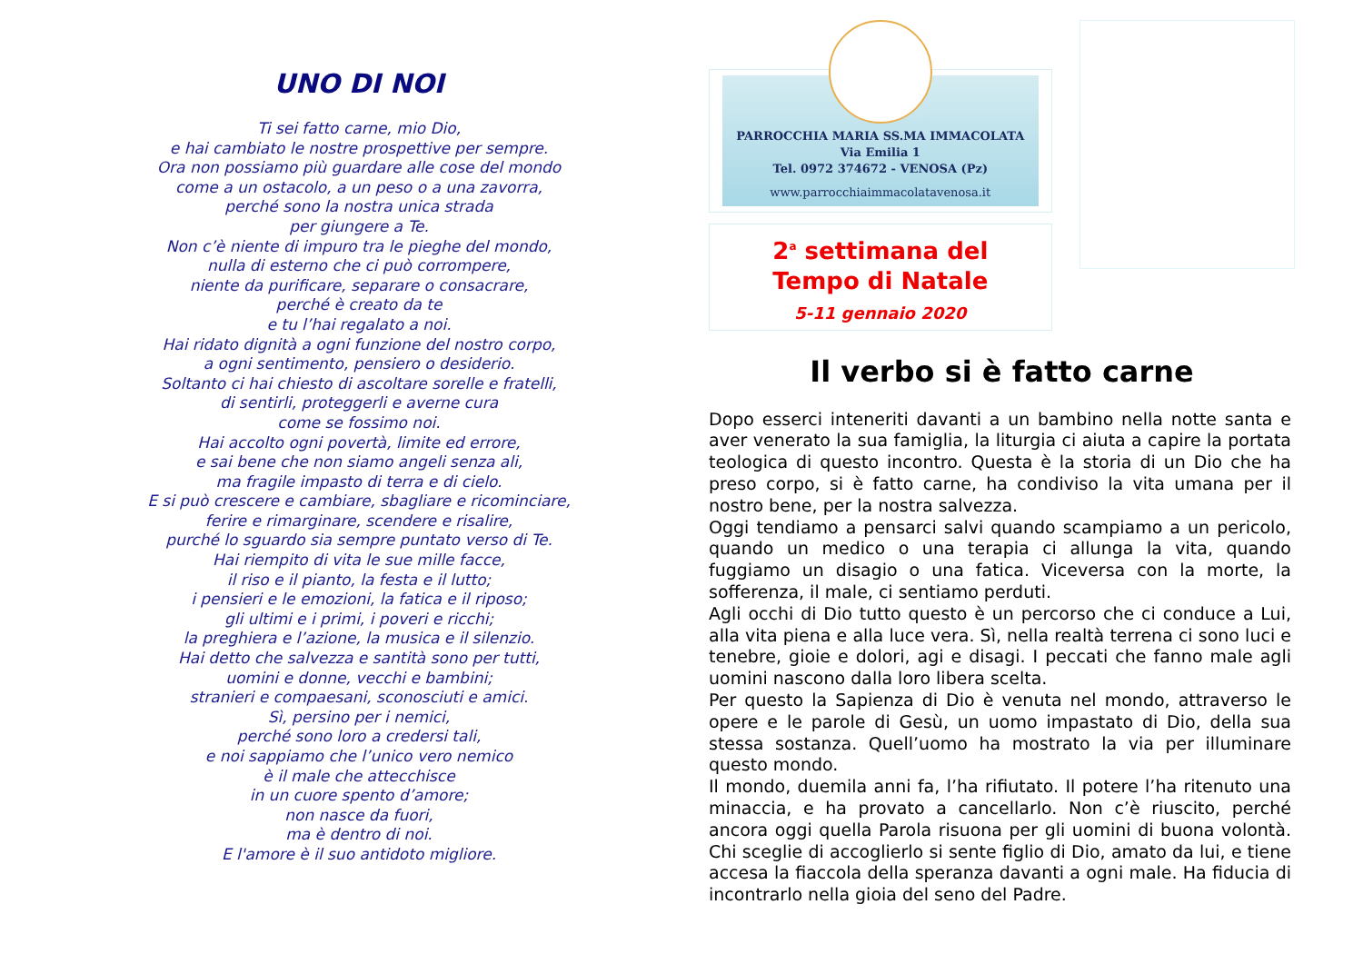UNO DI NOI
Ti sei fatto carne, mio Dio,
e hai cambiato le nostre prospettive per sempre.
Ora non possiamo più guardare alle cose del mondo
come a un ostacolo, a un peso o a una zavorra,
perché sono la nostra unica strada
per giungere a Te.
Non c’è niente di impuro tra le pieghe del mondo,
nulla di esterno che ci può corrompere,
niente da purificare, separare o consacrare,
perché è creato da te
e tu l’hai regalato a noi.
Hai ridato dignità a ogni funzione del nostro corpo,
a ogni sentimento, pensiero o desiderio.
Soltanto ci hai chiesto di ascoltare sorelle e fratelli,
di sentirli, proteggerli e averne cura
come se fossimo noi.
Hai accolto ogni povertà, limite ed errore,
e sai bene che non siamo angeli senza ali,
ma fragile impasto di terra e di cielo.
E si può crescere e cambiare, sbagliare e ricominciare,
ferire e rimarginare, scendere e risalire,
purché lo sguardo sia sempre puntato verso di Te.
Hai riempito di vita le sue mille facce,
il riso e il pianto, la festa e il lutto;
i pensieri e le emozioni, la fatica e il riposo;
gli ultimi e i primi, i poveri e ricchi;
la preghiera e l’azione, la musica e il silenzio.
Hai detto che salvezza e santità sono per tutti,
uomini e donne, vecchi e bambini;
stranieri e compaesani, sconosciuti e amici.
Sì, persino per i nemici,
perché sono loro a credersi tali,
e noi sappiamo che l’unico vero nemico
è il male che attecchisce
in un cuore spento d’amore;
non nasce da fuori,
ma è dentro di noi.
E l'amore è il suo antidoto migliore.
PARROCCHIA MARIA SS.MA IMMACOLATA
Via Emilia 1
Tel. 0972 374672 - VENOSA (Pz)
www.parrocchiaimmacolatavenosa.it
2<sup>a</sup> settimana del
Tempo di Natale
5-11 gennaio 2020
Il verbo si è fatto carne
Dopo esserci inteneriti davanti a un bambino nella notte santa e aver venerato la sua famiglia, la liturgia ci aiuta a capire la portata teologica di questo incontro. Questa è la storia di un Dio che ha preso corpo, si è fatto carne, ha condiviso la vita umana per il nostro bene, per la nostra salvezza.
Oggi tendiamo a pensarci salvi quando scampiamo a un pericolo, quando un medico o una terapia ci allunga la vita, quando fuggiamo un disagio o una fatica. Viceversa con la morte, la sofferenza, il male, ci sentiamo perduti.
Agli occhi di Dio tutto questo è un percorso che ci conduce a Lui, alla vita piena e alla luce vera. Sì, nella realtà terrena ci sono luci e tenebre, gioie e dolori, agi e disagi. I peccati che fanno male agli uomini nascono dalla loro libera scelta.
Per questo la Sapienza di Dio è venuta nel mondo, attraverso le opere e le parole di Gesù, un uomo impastato di Dio, della sua stessa sostanza. Quell’uomo ha mostrato la via per illuminare questo mondo.
Il mondo, duemila anni fa, l’ha rifiutato. Il potere l’ha ritenuto una minaccia, e ha provato a cancellarlo. Non c’è riuscito, perché ancora oggi quella Parola risuona per gli uomini di buona volontà. Chi sceglie di accoglierlo si sente figlio di Dio, amato da lui, e tiene accesa la fiaccola della speranza davanti a ogni male. Ha fiducia di incontrarlo nella gioia del seno del Padre.